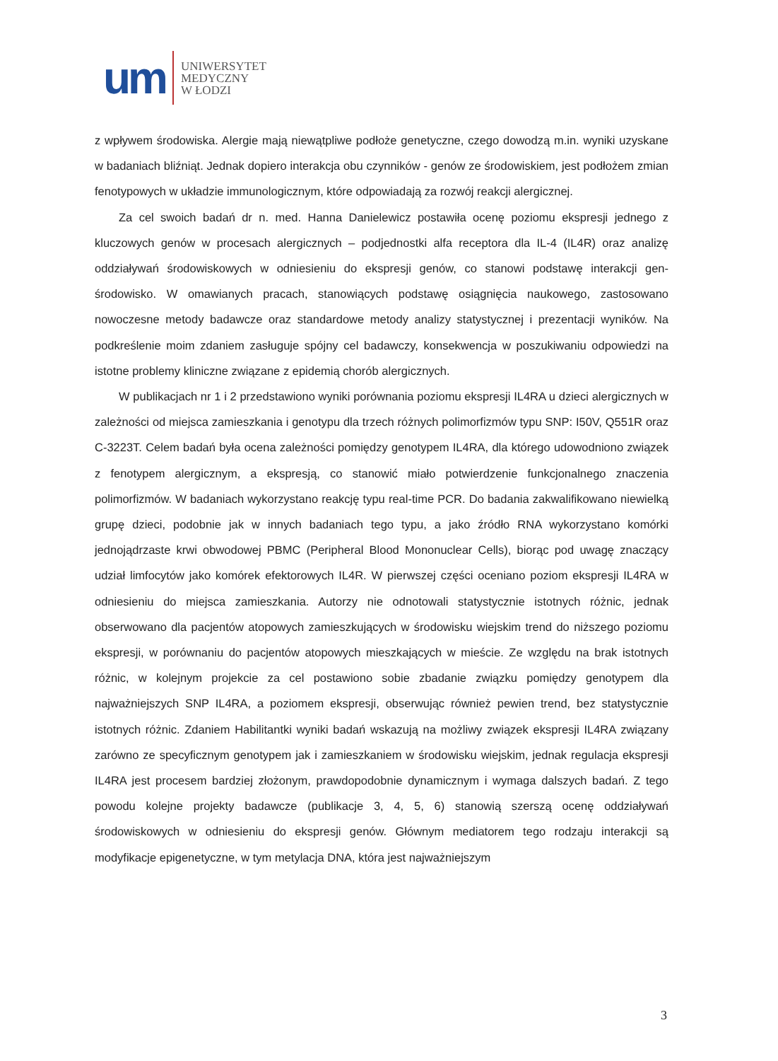um
UNIWERSYTET
MEDYCZNY
W ŁODZI
z wpływem środowiska. Alergie mają niewątpliwe podłoże genetyczne, czego dowodzą m.in. wyniki uzyskane w badaniach bliźniąt. Jednak dopiero interakcja obu czynników - genów ze środowiskiem, jest podłożem zmian fenotypowych w układzie immunologicznym, które odpowiadają za rozwój reakcji alergicznej.
Za cel swoich badań dr n. med. Hanna Danielewicz postawiła ocenę poziomu ekspresji jednego z kluczowych genów w procesach alergicznych – podjednostki alfa receptora dla IL-4 (IL4R) oraz analizę oddziaływań środowiskowych w odniesieniu do ekspresji genów, co stanowi podstawę interakcji gen-środowisko. W omawianych pracach, stanowiących podstawę osiągnięcia naukowego, zastosowano nowoczesne metody badawcze oraz standardowe metody analizy statystycznej i prezentacji wyników. Na podkreślenie moim zdaniem zasługuje spójny cel badawczy, konsekwencja w poszukiwaniu odpowiedzi na istotne problemy kliniczne związane z epidemią chorób alergicznych.
W publikacjach nr 1 i 2 przedstawiono wyniki porównania poziomu ekspresji IL4RA u dzieci alergicznych w zależności od miejsca zamieszkania i genotypu dla trzech różnych polimorfizmów typu SNP: I50V, Q551R oraz C-3223T. Celem badań była ocena zależności pomiędzy genotypem IL4RA, dla którego udowodniono związek z fenotypem alergicznym, a ekspresją, co stanowić miało potwierdzenie funkcjonalnego znaczenia polimorfizmów. W badaniach wykorzystano reakcję typu real-time PCR. Do badania zakwalifikowano niewielką grupę dzieci, podobnie jak w innych badaniach tego typu, a jako źródło RNA wykorzystano komórki jednojądrzaste krwi obwodowej PBMC (Peripheral Blood Mononuclear Cells), biorąc pod uwagę znaczący udział limfocytów jako komórek efektorowych IL4R. W pierwszej części oceniano poziom ekspresji IL4RA w odniesieniu do miejsca zamieszkania. Autorzy nie odnotowali statystycznie istotnych różnic, jednak obserwowano dla pacjentów atopowych zamieszkujących w środowisku wiejskim trend do niższego poziomu ekspresji, w porównaniu do pacjentów atopowych mieszkających w mieście. Ze względu na brak istotnych różnic, w kolejnym projekcie za cel postawiono sobie zbadanie związku pomiędzy genotypem dla najważniejszych SNP IL4RA, a poziomem ekspresji, obserwując również pewien trend, bez statystycznie istotnych różnic. Zdaniem Habilitantki wyniki badań wskazują na możliwy związek ekspresji IL4RA związany zarówno ze specyficznym genotypem jak i zamieszkaniem w środowisku wiejskim, jednak regulacja ekspresji IL4RA jest procesem bardziej złożonym, prawdopodobnie dynamicznym i wymaga dalszych badań. Z tego powodu kolejne projekty badawcze (publikacje 3, 4, 5, 6) stanowią szerszą ocenę oddziaływań środowiskowych w odniesieniu do ekspresji genów. Głównym mediatorem tego rodzaju interakcji są modyfikacje epigenetyczne, w tym metylacja DNA, która jest najważniejszym
3